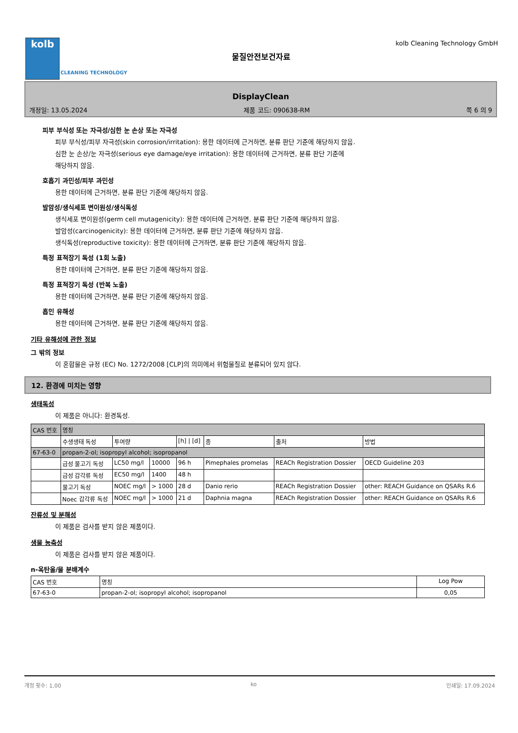kolb
CLEANING TECHNOLOGY
kolb Cleaning Technology GmbH
물질안전보건자료
DisplayClean
개정일: 13.05.2024 제품 코드: 090638-RM 쪽 6 의 9
피부 부식성 또는 자극성/심한 눈 손상 또는 자극성
피부 부식성/피부 자극성(skin corrosion/irritation): 용한 데이터에 근거하면, 분류 판단 기준에 해당하지 않음.
심한 눈 손상/눈 자극성(serious eye damage/eye irritation): 용한 데이터에 근거하면, 분류 판단 기준에
해당하지 않음.
호흡기 과민성/피부 과민성
용한 데이터에 근거하면, 분류 판단 기준에 해당하지 않음.
발암성/생식세포 변이원성/생식독성
생식세포 변이원성(germ cell mutagenicity): 용한 데이터에 근거하면, 분류 판단 기준에 해당하지 않음.
발암성(carcinogenicity): 용한 데이터에 근거하면, 분류 판단 기준에 해당하지 않음.
생식독성(reproductive toxicity): 용한 데이터에 근거하면, 분류 판단 기준에 해당하지 않음.
특정 표적장기 독성 (1회 노출)
용한 데이터에 근거하면, 분류 판단 기준에 해당하지 않음.
특정 표적장기 독성 (반복 노출)
용한 데이터에 근거하면, 분류 판단 기준에 해당하지 않음.
흡인 유해성
용한 데이터에 근거하면, 분류 판단 기준에 해당하지 않음.
기타 유해성에 관한 정보
그 밖의 정보
이 혼합물은 규정 (EC) No. 1272/2008 [CLP]의 의미에서 위험물질로 분류되어 있지 않다.
12. 환경에 미치는 영향
생태독성
이 제품은 아니다: 환경독성.
| CAS 번호 | 명칭 | | | | | | |
| | 수생생태 독성 | 투여량 | | [h] / [d] | 종 | 출처 | 방법 |
| 67-63-0 | propan-2-ol; isopropyl alcohol; isopropanol | | | | | | |
| | 급성 물고기 독성 | LC50 mg/l | 10000 | 96 h | Pimephales promelas | REACh Registration Dossier | OECD Guideline 203 |
| | 급성 갑각류 독성 | EC50 mg/l | 1400 | 48 h | | | |
| | 물고기 독성 | NOEC mg/l | > 1000 | 28 d | Danio rerio | REACh Registration Dossier | other: REACH Guidance on QSARs R.6 |
| | Noec 갑각류 독성 | NOEC mg/l | > 1000 | 21 d | Daphnia magna | REACh Registration Dossier | other: REACH Guidance on QSARs R.6 |
잔류성 및 분해성
이 제품은 검사를 받지 않은 제품이다.
생물 농축성
이 제품은 검사를 받지 않은 제품이다.
n-옥탄올/물 분배계수
| CAS 번호 | 명칭 | Log Pow |
| --- | --- | --- |
| 67-63-0 | propan-2-ol; isopropyl alcohol; isopropanol | 0,05 |
개정 횟수: 1,00 ko 인쇄일: 17.09.2024